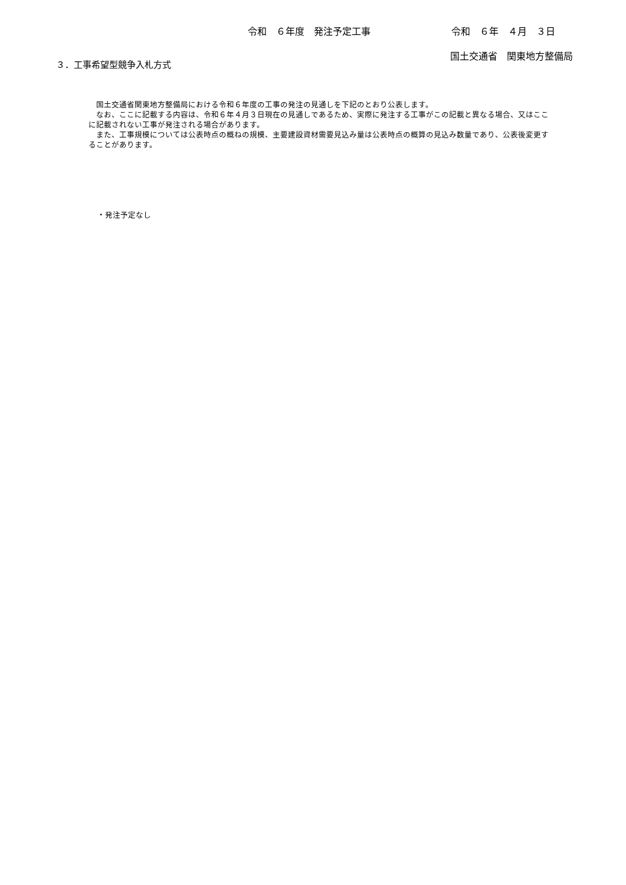令和　６年度　発注予定工事 令和　６年　４月　３日
国土交通省　関東地方整備局
３．工事希望型競争入札方式
　国土交通省関東地方整備局における令和６年度の工事の発注の見通しを下記のとおり公表します。
　なお、ここに記載する内容は、令和６年４月３日現在の見通しであるため、実際に発注する工事がこの記載と異なる場合、又はここに記載されない工事が発注される場合があります。
　また、工事規模については公表時点の概ねの規模、主要建設資材需要見込み量は公表時点の概算の見込み数量であり、公表後変更することがあります。
・発注予定なし